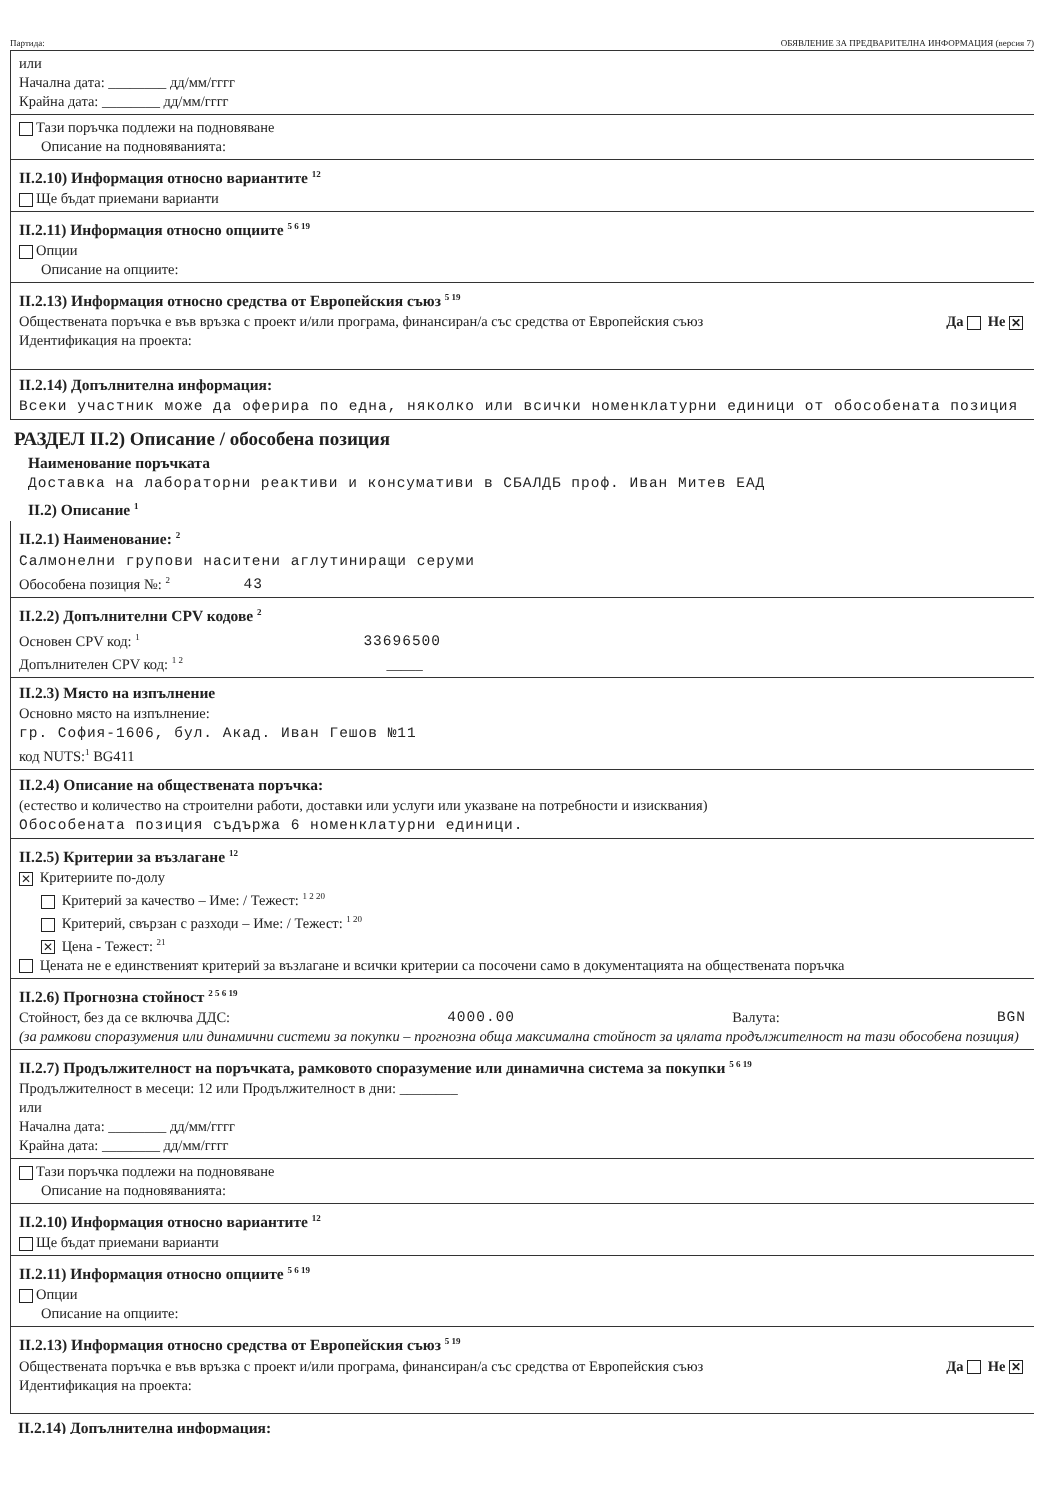Партида: ОБЯВЛЕНИЕ ЗА ПРЕДВАРИТЕЛНА ИНФОРМАЦИЯ (версия 7)
или
Начална дата: ________ дд/мм/гггг
Крайна дата: ________ дд/мм/гггг
Тази поръчка подлежи на подновяване
Описание на подновяванията:
II.2.10) Информация относно вариантите <sup>12</sup>
Ще бъдат приемани варианти
II.2.11) Информация относно опциите <sup>5 6 19</sup>
Опции
Описание на опциите:
II.2.13) Информация относно средства от Европейския съюз <sup>5 19</sup>
Обществената поръчка е във връзка с проект и/или програма, финансиран/а със средства от Европейския съюз Да Не ✕
Идентификация на проекта:
II.2.14) Допълнителна информация:
Всеки участник може да оферира по една, няколко или всички номенклатурни единици от обособената позиция
РАЗДЕЛ II.2) Описание / обособена позиция
Наименование поръчката
Доставка на лабораторни реактиви и консумативи в СБАЛДБ проф. Иван Митев ЕАД
II.2) Описание <sup>1</sup>
II.2.1) Наименование: <sup>2</sup>
Салмонелни групови наситени аглутиниращи серуми
Обособена позиция №: <sup>2</sup> 43
II.2.2) Допълнителни CPV кодове <sup>2</sup>
Основен CPV код: <sup>1</sup> 33696500
Допълнителен CPV код: <sup>1 2</sup> _____
II.2.3) Място на изпълнение
Основно място на изпълнение:
гр. София-1606, бул. Акад. Иван Гешов №11
код NUTS:<sup>1</sup> BG411
II.2.4) Описание на обществената поръчка:
(естество и количество на строителни работи, доставки или услуги или указване на потребности и изисквания)
Обособената позиция съдържа 6 номенклатурни единици.
II.2.5) Критерии за възлагане <sup>12</sup>
✕ Критериите по-долу
Критерий за качество – Име: / Тежест: <sup>1 2 20</sup>
Критерий, свързан с разходи – Име: / Тежест: <sup>1 20</sup>
✕ Цена - Тежест: <sup>21</sup>
Цената не е единственият критерий за възлагане и всички критерии са посочени само в документацията на обществената поръчка
II.2.6) Прогнозна стойност <sup>2 5 6 19</sup>
Стойност, без да се включва ДДС: 4000.00 Валута: BGN
(за рамкови споразумения или динамични системи за покупки – прогнозна обща максимална стойност за цялата продължителност на тази обособена позиция)
II.2.7) Продължителност на поръчката, рамковото споразумение или динамична система за покупки <sup>5 6 19</sup>
Продължителност в месеци: 12 или Продължителност в дни: ________
или
Начална дата: ________ дд/мм/гггг
Крайна дата: ________ дд/мм/гггг
Тази поръчка подлежи на подновяване
Описание на подновяванията:
II.2.10) Информация относно вариантите <sup>12</sup>
Ще бъдат приемани варианти
II.2.11) Информация относно опциите <sup>5 6 19</sup>
Опции
Описание на опциите:
II.2.13) Информация относно средства от Европейския съюз <sup>5 19</sup>
Обществената поръчка е във връзка с проект и/или програма, финансиран/а със средства от Европейския съюз Да Не ✕
Идентификация на проекта:
II.2.14) Допълнителна информация: